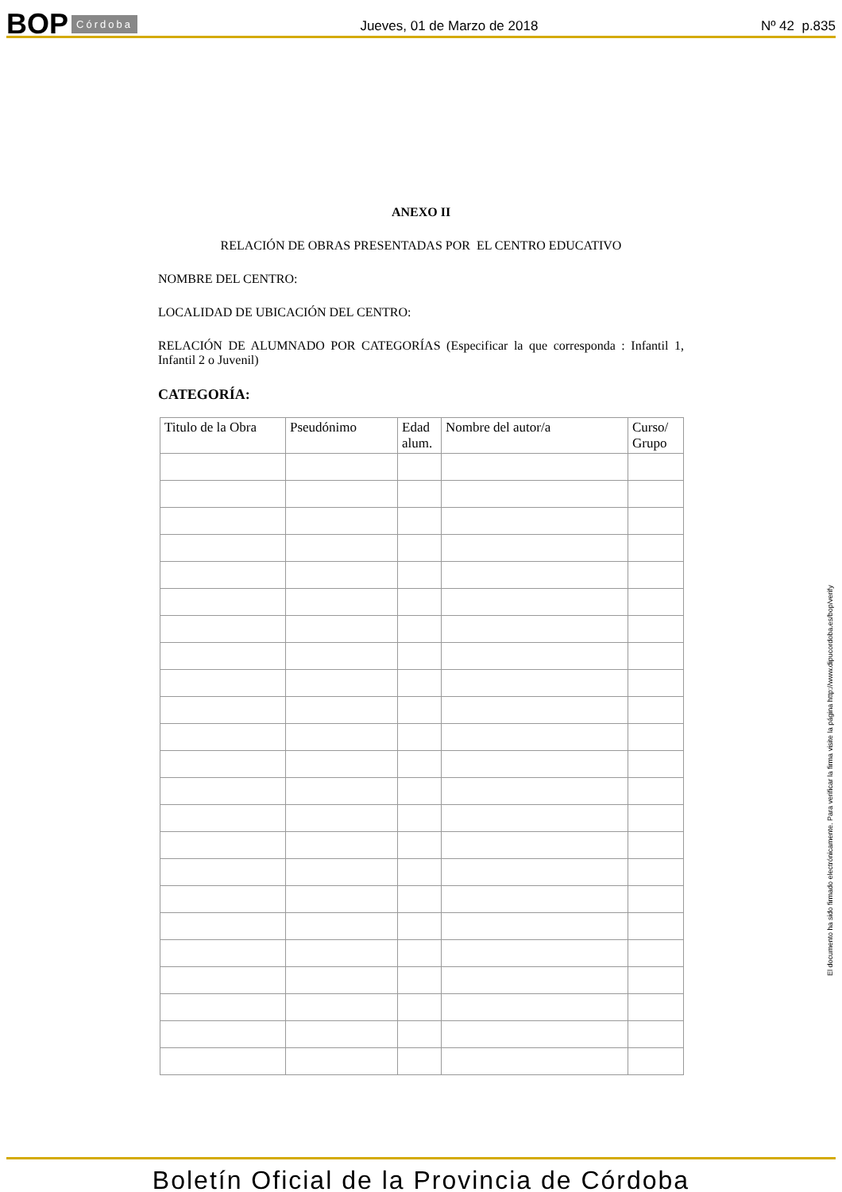BOP Córdoba
Jueves, 01 de Marzo de 2018
Nº 42 p.835
ANEXO II
RELACIÓN DE OBRAS PRESENTADAS POR EL CENTRO EDUCATIVO
NOMBRE DEL CENTRO:
LOCALIDAD DE UBICACIÓN DEL CENTRO:
RELACIÓN DE ALUMNADO POR CATEGORÍAS (Especificar la que corresponda : Infantil 1, Infantil 2 o Juvenil)
CATEGORÍA:
| Titulo de la Obra | Pseudónimo | Edad alum. | Nombre del autor/a | Curso/ Grupo |
| --- | --- | --- | --- | --- |
El documento ha sido firmado electrónicamente. Para verificar la firma visite la página http://www.dipucordoba.es/bop/verify
Boletín Oficial de la Provincia de Córdoba